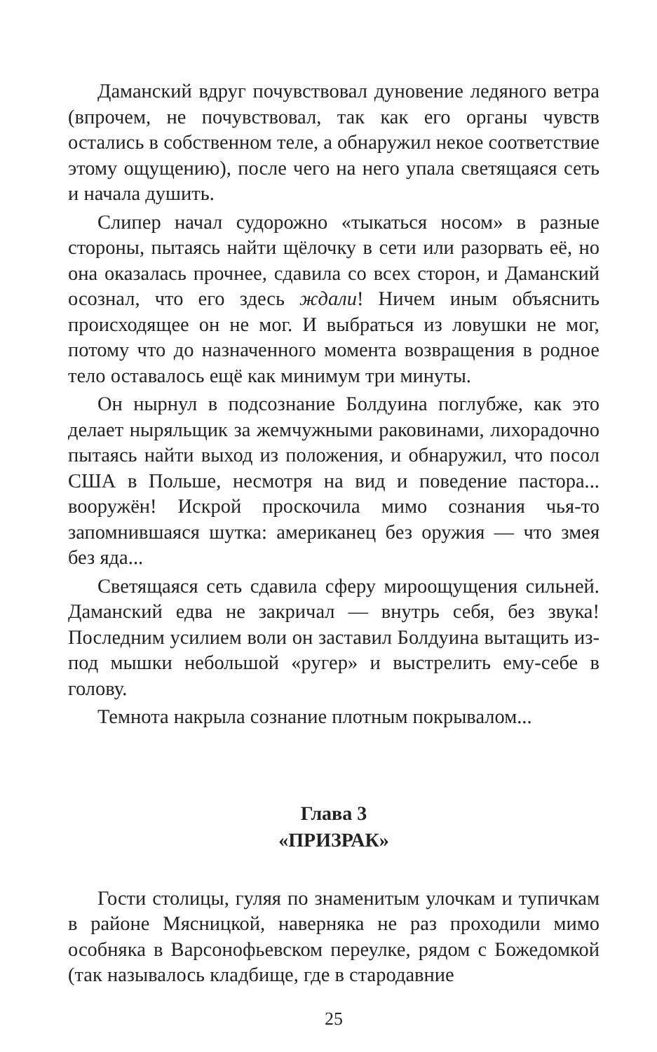Даманский вдруг почувствовал дуновение ледяного ветра (впрочем, не почувствовал, так как его органы чувств остались в собственном теле, а обнаружил некое соответствие этому ощущению), после чего на него упала светящаяся сеть и начала душить.
Слипер начал судорожно «тыкаться носом» в разные стороны, пытаясь найти щёлочку в сети или разорвать её, но она оказалась прочнее, сдавила со всех сторон, и Даманский осознал, что его здесь ждали! Ничем иным объяснить происходящее он не мог. И выбраться из ловушки не мог, потому что до назначенного момента возвращения в родное тело оставалось ещё как минимум три минуты.
Он нырнул в подсознание Болдуина поглубже, как это делает ныряльщик за жемчужными раковинами, лихорадочно пытаясь найти выход из положения, и обнаружил, что посол США в Польше, несмотря на вид и поведение пастора... вооружён! Искрой проскочила мимо сознания чья-то запомнившаяся шутка: американец без оружия — что змея без яда...
Светящаяся сеть сдавила сферу мироощущения сильней. Даманский едва не закричал — внутрь себя, без звука! Последним усилием воли он заставил Болдуина вытащить из-под мышки небольшой «ругер» и выстрелить ему-себе в голову.
Темнота накрыла сознание плотным покрывалом...
Глава 3
«ПРИЗРАК»
Гости столицы, гуляя по знаменитым улочкам и тупичкам в районе Мясницкой, наверняка не раз проходили мимо особняка в Варсонофьевском переулке, рядом с Божедомкой (так называлось кладбище, где в стародавние
25